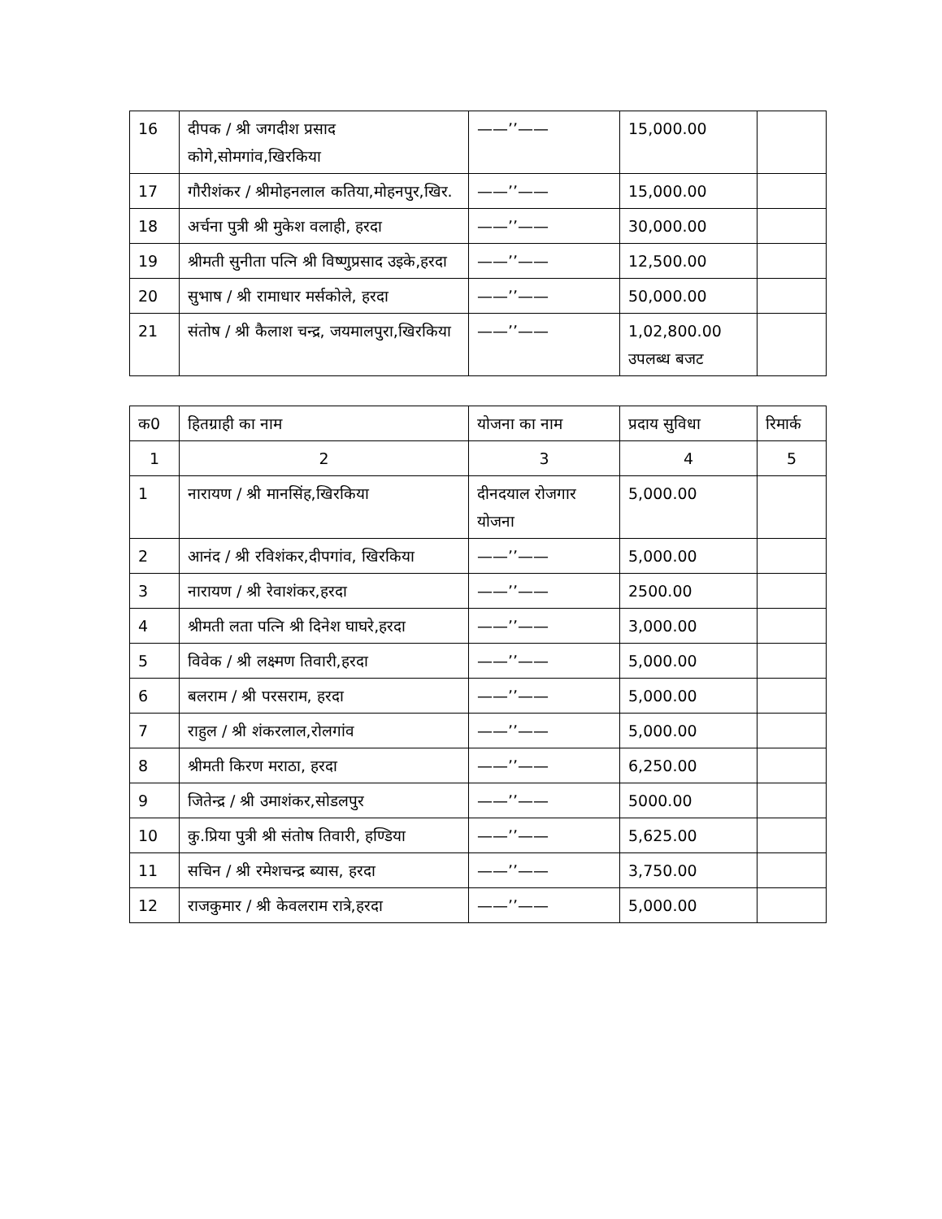| 16 | दीपक / श्री जगदीश प्रसाद कोगे,सोमगांव,खिरकिया | ——’’—— | 15,000.00 | |
| 17 | गौरीशंकर / श्रीमोहनलाल कतिया,मोहनपुर,खिर. | ——’’—— | 15,000.00 | |
| 18 | अर्चना पुत्री श्री मुकेश वलाही, हरदा | ——’’—— | 30,000.00 | |
| 19 | श्रीमती सुनीता पत्नि श्री विष्णुप्रसाद उइके,हरदा | ——’’—— | 12,500.00 | |
| 20 | सुभाष / श्री रामाधार मर्सकोले, हरदा | ——’’—— | 50,000.00 | |
| 21 | संतोष / श्री कैलाश चन्द्र, जयमालपुरा,खिरकिया | ——’’—— | 1,02,800.00 उपलब्ध बजट | |
| क0 | हितग्राही का नाम | योजना का नाम | प्रदाय सुविधा | रिमार्क |
| --- | --- | --- | --- | --- |
| 1 | 2 | 3 | 4 | 5 |
| 1 | नारायण / श्री मानसिंह,खिरकिया | दीनदयाल रोजगार योजना | 5,000.00 | |
| 2 | आनंद / श्री रविशंकर,दीपगांव, खिरकिया | ——’’—— | 5,000.00 | |
| 3 | नारायण / श्री रेवाशंकर,हरदा | ——’’—— | 2500.00 | |
| 4 | श्रीमती लता पत्नि श्री दिनेश घाघरे,हरदा | ——’’—— | 3,000.00 | |
| 5 | विवेक / श्री लक्ष्मण तिवारी,हरदा | ——’’—— | 5,000.00 | |
| 6 | बलराम / श्री परसराम, हरदा | ——’’—— | 5,000.00 | |
| 7 | राहुल / श्री शंकरलाल,रोलगांव | ——’’—— | 5,000.00 | |
| 8 | श्रीमती किरण मराठा, हरदा | ——’’—— | 6,250.00 | |
| 9 | जितेन्द्र / श्री उमाशंकर,सोडलपुर | ——’’—— | 5000.00 | |
| 10 | कु.प्रिया पुत्री श्री संतोष तिवारी, हण्डिया | ——’’—— | 5,625.00 | |
| 11 | सचिन / श्री रमेशचन्द्र ब्यास, हरदा | ——’’—— | 3,750.00 | |
| 12 | राजकुमार / श्री केवलराम रात्रे,हरदा | ——’’—— | 5,000.00 | |